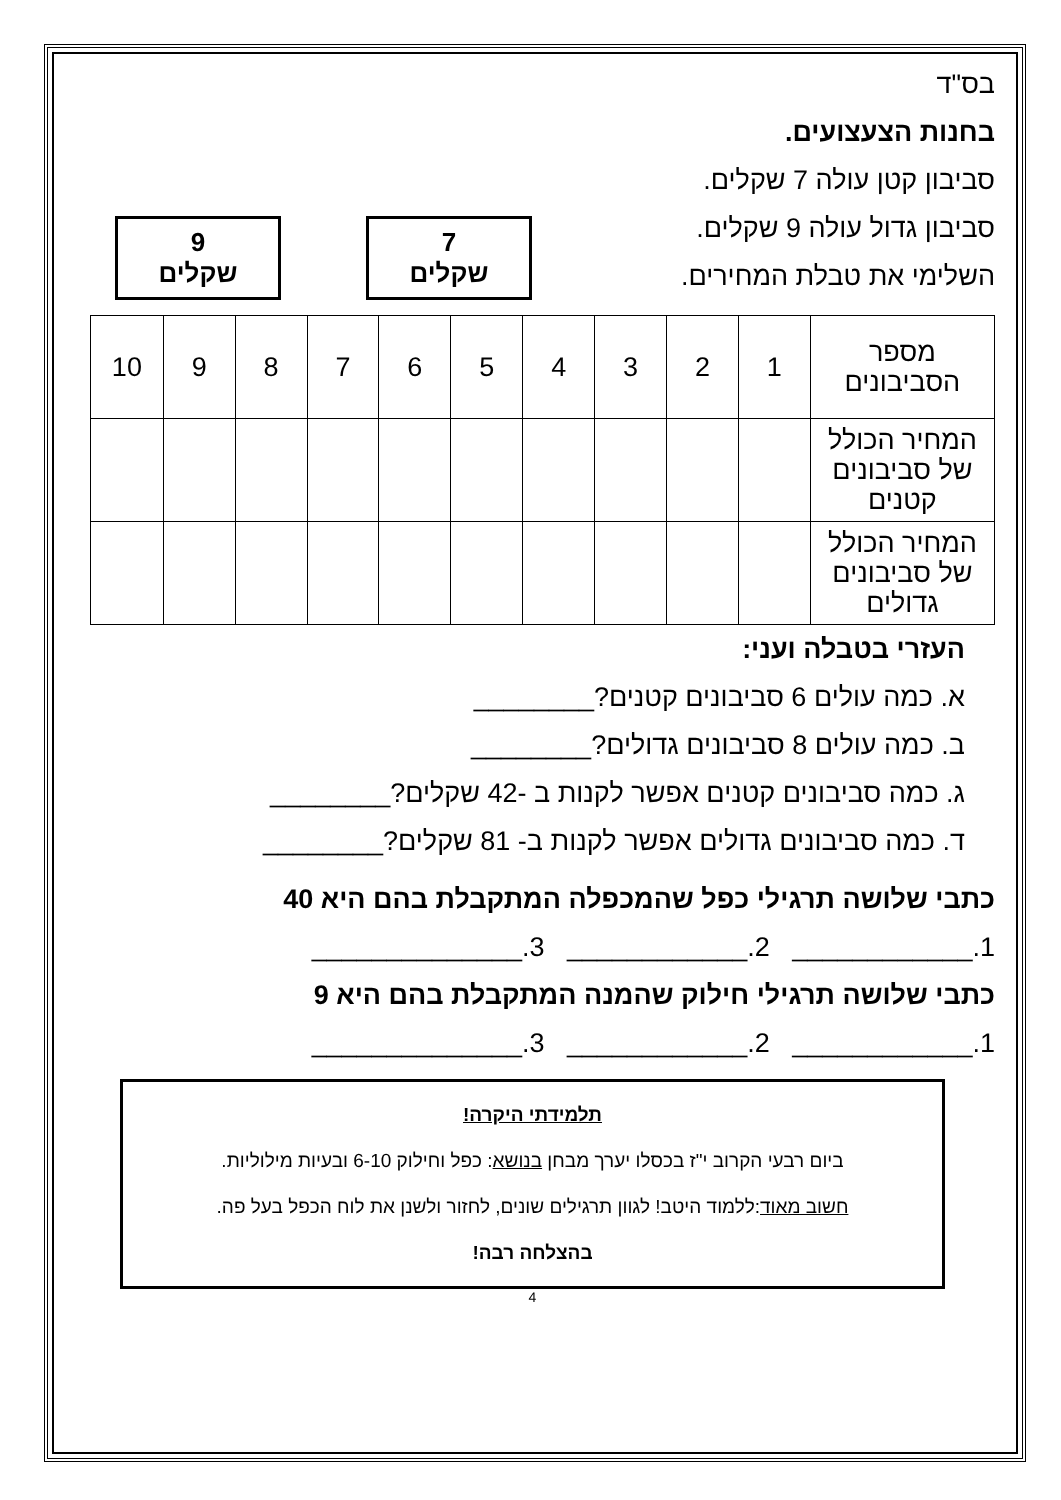בס"ד
בחנות הצעצועים.
סביבון קטן עולה 7 שקלים.
סביבון גדול עולה 9 שקלים.
השלימי את טבלת המחירים.
9 שקלים
7 שקלים
| מספר הסביבונים | 1 | 2 | 3 | 4 | 5 | 6 | 7 | 8 | 9 | 10 |
| המחיר הכולל של סביבונים קטנים | | | | | | | | | | |
| המחיר הכולל של סביבונים גדולים | | | | | | | | | | |
העזרי בטבלה ועני:
א. כמה עולים 6 סביבונים קטנים?________
ב. כמה עולים 8 סביבונים גדולים?________
ג. כמה סביבונים קטנים אפשר לקנות ב -42 שקלים?________
ד. כמה סביבונים גדולים אפשר לקנות ב- 81 שקלים?________
כתבי שלושה תרגילי כפל שהמכפלה המתקבלת בהם היא 40
1.____________ 2.____________ 3.______________
כתבי שלושה תרגילי חילוק שהמנה המתקבלת בהם היא 9
1.____________ 2.____________ 3.______________
תלמידתי היקרה!
ביום רבעי הקרוב י"ז בכסלו יערך מבחן בנושא: כפל וחילוק 6-10 ובעיות מילוליות.
חשוב מאוד:ללמוד היטב! לגוון תרגילים שונים, לחזור ולשנן את לוח הכפל בעל פה.
בהצלחה רבה!
4